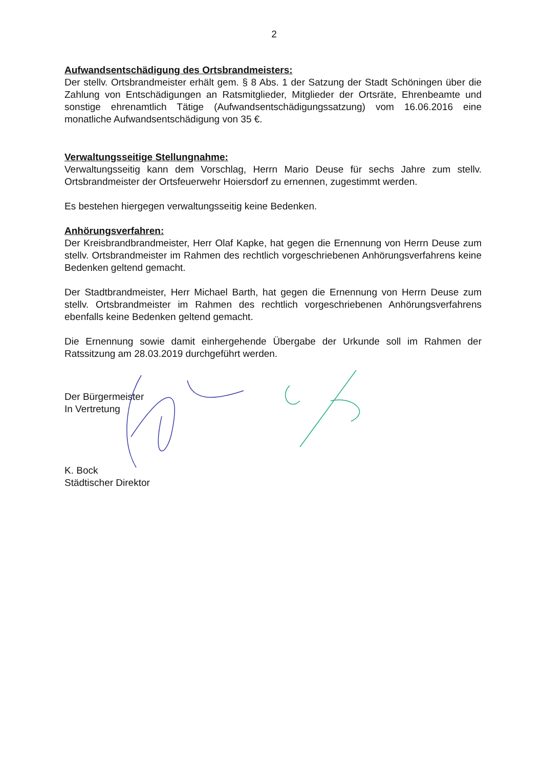2
Aufwandsentschädigung des Ortsbrandmeisters:
Der stellv. Ortsbrandmeister erhält gem. § 8 Abs. 1 der Satzung der Stadt Schöningen über die Zahlung von Entschädigungen an Ratsmitglieder, Mitglieder der Ortsräte, Ehrenbeamte und sonstige ehrenamtlich Tätige (Aufwandsentschädigungssatzung) vom 16.06.2016 eine monatliche Aufwandsentschädigung von 35 €.
Verwaltungsseitige Stellungnahme:
Verwaltungsseitig kann dem Vorschlag, Herrn Mario Deuse für sechs Jahre zum stellv. Ortsbrandmeister der Ortsfeuerwehr Hoiersdorf zu ernennen, zugestimmt werden.
Es bestehen hiergegen verwaltungsseitig keine Bedenken.
Anhörungsverfahren:
Der Kreisbrandbrandmeister, Herr Olaf Kapke, hat gegen die Ernennung von Herrn Deuse zum stellv. Ortsbrandmeister im Rahmen des rechtlich vorgeschriebenen Anhörungsverfahrens keine Bedenken geltend gemacht.
Der Stadtbrandmeister, Herr Michael Barth, hat gegen die Ernennung von Herrn Deuse zum stellv. Ortsbrandmeister im Rahmen des rechtlich vorgeschriebenen Anhörungsverfahrens ebenfalls keine Bedenken geltend gemacht.
Die Ernennung sowie damit einhergehende Übergabe der Urkunde soll im Rahmen der Ratssitzung am 28.03.2019 durchgeführt werden.
Der Bürgermeister
In Vertretung
K. Bock
Städtischer Direktor